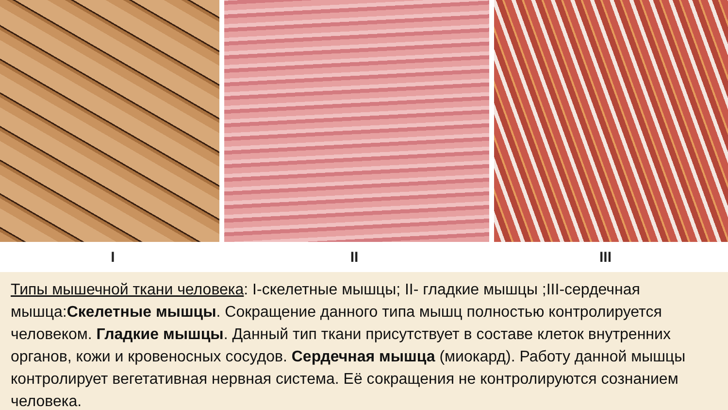I II III
Типы мышечной ткани человека: I-скелетные мышцы; II- гладкие мышцы ;III-сердечная мышца:Скелетные мышцы. Сокращение данного типа мышц полностью контролируется человеком. Гладкие мышцы. Данный тип ткани присутствует в составе клеток внутренних органов, кожи и кровеносных сосудов. Сердечная мышца (миокард). Работу данной мышцы контролирует вегетативная нервная система. Её сокращения не контролируются сознанием человека.